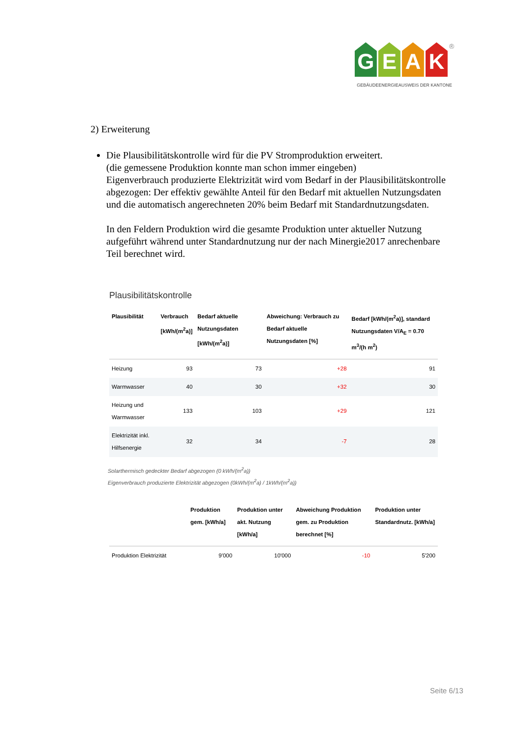G E A K
®
GEBÄUDEENERGIEAUSWEIS DER KANTONE
2) Erweiterung
Die Plausibilitätskontrolle wird für die PV Stromproduktion erweitert.
(die gemessene Produktion konnte man schon immer eingeben)
Eigenverbrauch produzierte Elektrizität wird vom Bedarf in der Plausibilitätskon­trolle abgezogen: Der effektiv gewählte Anteil für den Bedarf mit aktuellen Nut­zungsdaten und die automatisch angerechneten 20% beim Bedarf mit Standard­nutzungsdaten.
In den Feldern Produktion wird die gesamte Produktion unter aktueller Nutzung aufgeführt während unter Standardnutzung nur der nach Minergie2017 anrechen­bare Teil berechnet wird.
Plausibilitätskontrolle
| Plausibilität | Verbrauch [kWh/(m<sup>2</sup>a)] | Bedarf aktuelle Nutzungsdaten [kWh/(m<sup>2</sup>a)] | Abweichung: Verbrauch zu Bedarf aktuelle Nutzungsdaten [%] | Bedarf [kWh/(m<sup>2</sup>a)], standard Nutzungsdaten V/A<sub>E</sub> = 0.70 m<sup>3</sup>/(h m<sup>2</sup>) |
| --- | --- | --- | --- | --- |
| Heizung | 93 | 73 | +28 | 91 |
| Warmwasser | 40 | 30 | +32 | 30 |
| Heizung und Warmwasser | 133 | 103 | +29 | 121 |
| Elektrizität inkl. Hilfsenergie | 32 | 34 | -7 | 28 |
Solarthermisch gedeckter Bedarf abgezogen (0 kWh/(m<sup>2</sup>a))
Eigenverbrauch produzierte Elektrizität abgezogen (0kWh/(m<sup>2</sup>a) / 1kWh/(m<sup>2</sup>a))
| | Produktion gem. [kWh/a] | Produktion unter akt. Nutzung [kWh/a] | Abweichung Produktion gem. zu Produktion berechnet [%] | Produktion unter Standardnutz. [kWh/a] |
| --- | --- | --- | --- | --- |
| Produktion Elektrizität | 9'000 | 10'000 | -10 | 5'200 |
Seite 6/13